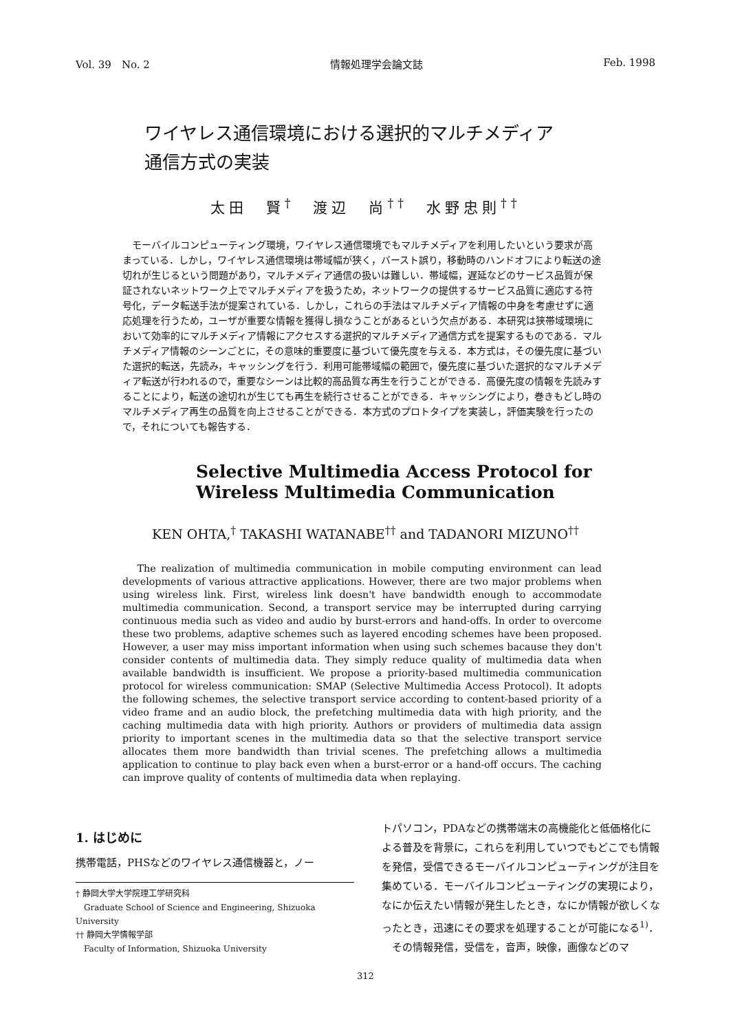Vol. 39　No. 2 情報処理学会論文誌 Feb. 1998
ワイヤレス通信環境における選択的マルチメディア
通信方式の実装
太田　賢<sup>†</sup>　渡辺　尚<sup>††</sup>　水野忠則<sup>††</sup>
モーバイルコンピューティング環境，ワイヤレス通信環境でもマルチメディアを利用したいという要求が高まっている．しかし，ワイヤレス通信環境は帯域幅が狭く，バースト誤り，移動時のハンドオフにより転送の途切れが生じるという問題があり，マルチメディア通信の扱いは難しい．帯域幅，遅延などのサービス品質が保証されないネットワーク上でマルチメディアを扱うため，ネットワークの提供するサービス品質に適応する符号化，データ転送手法が提案されている．しかし，これらの手法はマルチメディア情報の中身を考慮せずに適応処理を行うため，ユーザが重要な情報を獲得し損なうことがあるという欠点がある．本研究は狭帯域環境において効率的にマルチメディア情報にアクセスする選択的マルチメディア通信方式を提案するものである．マルチメディア情報のシーンごとに，その意味的重要度に基づいて優先度を与える．本方式は，その優先度に基づいた選択的転送，先読み，キャッシングを行う．利用可能帯域幅の範囲で，優先度に基づいた選択的なマルチメディア転送が行われるので，重要なシーンは比較的高品質な再生を行うことができる．高優先度の情報を先読みすることにより，転送の途切れが生じても再生を続行させることができる．キャッシングにより，巻きもどし時のマルチメディア再生の品質を向上させることができる．本方式のプロトタイプを実装し，評価実験を行ったので，それについても報告する．
Selective Multimedia Access Protocol for
Wireless Multimedia Communication
KEN OHTA,<sup>†</sup> TAKASHI WATANABE<sup>††</sup> and TADANORI MIZUNO<sup>††</sup>
The realization of multimedia communication in mobile computing environment can lead developments of various attractive applications. However, there are two major problems when using wireless link. First, wireless link doesn't have bandwidth enough to accommodate multimedia communication. Second, a transport service may be interrupted during carrying continuous media such as video and audio by burst-errors and hand-offs. In order to overcome these two problems, adaptive schemes such as layered encoding schemes have been proposed. However, a user may miss important information when using such schemes bacause they don't consider contents of multimedia data. They simply reduce quality of multimedia data when available bandwidth is insufficient. We propose a priority-based multimedia communication protocol for wireless communication: SMAP (Selective Multimedia Access Protocol). It adopts the following schemes, the selective transport service according to content-based priority of a video frame and an audio block, the prefetching multimedia data with high priority, and the caching multimedia data with high priority. Authors or providers of multimedia data assign priority to important scenes in the multimedia data so that the selective transport service allocates them more bandwidth than trivial scenes. The prefetching allows a multimedia application to continue to play back even when a burst-error or a hand-off occurs. The caching can improve quality of contents of multimedia data when replaying.
1. はじめに
携帯電話，PHSなどのワイヤレス通信機器と，ノー
† 静岡大学大学院理工学研究科
　Graduate School of Science and Engineering, Shizuoka University
†† 静岡大学情報学部
　Faculty of Information, Shizuoka University
トパソコン，PDAなどの携帯端末の高機能化と低価格化による普及を背景に，これらを利用していつでもどこでも情報を発信，受信できるモーバイルコンピューティングが注目を集めている．モーバイルコンピューティングの実現により，なにか伝えたい情報が発生したとき，なにか情報が欲しくなったとき，迅速にその要求を処理することが可能になる<sup>1)</sup>．
　その情報発信，受信を，音声，映像，画像などのマ
312